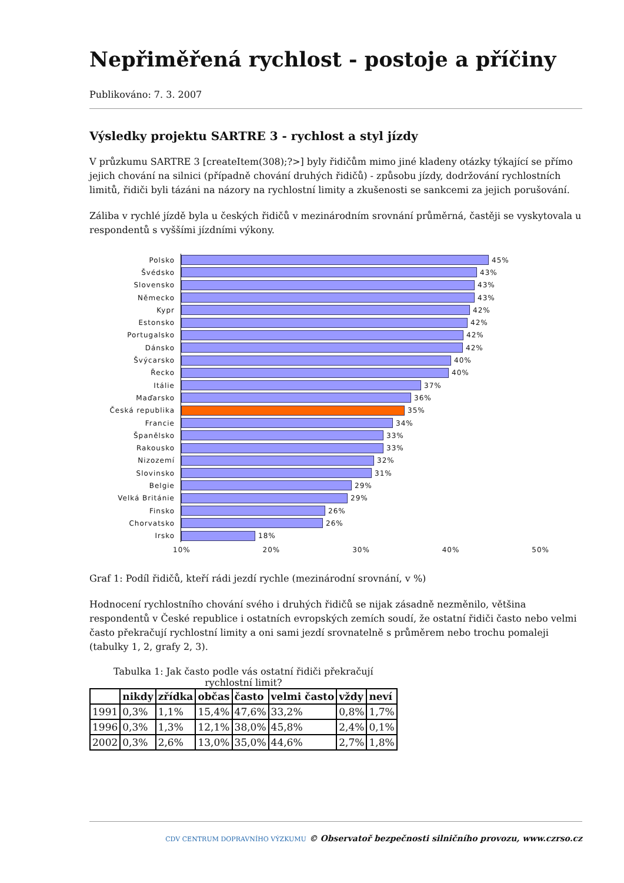Nepřiměřená rychlost - postoje a příčiny
Publikováno: 7. 3. 2007
Výsledky projektu SARTRE 3 - rychlost a styl jízdy
V průzkumu SARTRE 3 [createItem(308);?>] byly řidičům mimo jiné kladeny otázky týkající se přímo jejich chování na silnici (případně chování druhých řidičů) - způsobu jízdy, dodržování rychlostních limitů, řidiči byli tázáni na názory na rychlostní limity a zkušenosti se sankcemi za jejich porušování.
Záliba v rychlé jízdě byla u českých řidičů v mezinárodním srovnání průměrná, častěji se vyskytovala u respondentů s vyššími jízdními výkony.
Polsko
45%
Švédsko
43%
Slovensko
43%
Německo
43%
Kypr
42%
Estonsko
42%
Portugalsko
42%
Dánsko
42%
Švýcarsko
40%
Řecko
40%
Itálie
37%
Maďarsko
36%
Česká republika
35%
Francie
34%
Španělsko
33%
Rakousko
33%
Nizozemí
32%
Slovinsko
31%
Belgie
29%
Velká Británie
29%
Finsko
26%
Chorvatsko
26%
Irsko
18%
10% 20% 30% 40% 50%
Graf 1: Podíl řidičů, kteří rádi jezdí rychle (mezinárodní srovnání, v %)
Hodnocení rychlostního chování svého i druhých řidičů se nijak zásadně nezměnilo, většina respondentů v České republice i ostatních evropských zemích soudí, že ostatní řidiči často nebo velmi často překračují rychlostní limity a oni sami jezdí srovnatelně s průměrem nebo trochu pomaleji (tabulky 1, 2, grafy 2, 3).
Tabulka 1: Jak často podle vás ostatní řidiči překračují rychlostní limit?
| | nikdy | zřídka | občas | často | velmi často | vždy | neví |
| --- | --- | --- | --- | --- | --- | --- | --- |
| 1991 | 0,3% | 1,1% | 15,4% | 47,6% | 33,2% | 0,8% | 1,7% |
| 1996 | 0,3% | 1,3% | 12,1% | 38,0% | 45,8% | 2,4% | 0,1% |
| 2002 | 0,3% | 2,6% | 13,0% | 35,0% | 44,6% | 2,7% | 1,8% |
CDV CENTRUM DOPRAVNÍHO VÝZKUMU © Observatoř bezpečnosti silničního provozu, www.czrso.cz